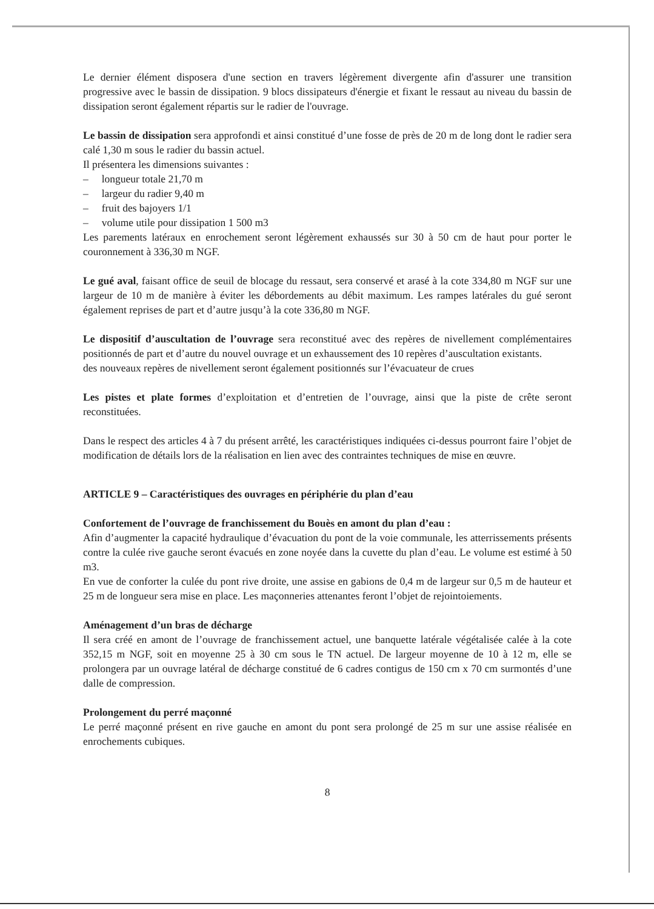Le dernier élément disposera d'une section en travers légèrement divergente afin d'assurer une transition progressive avec le bassin de dissipation. 9 blocs dissipateurs d'énergie et fixant le ressaut au niveau du bassin de dissipation seront également répartis sur le radier de l'ouvrage.
Le bassin de dissipation sera approfondi et ainsi constitué d’une fosse de près de 20 m de long dont le radier sera calé 1,30 m sous le radier du bassin actuel.
Il présentera les dimensions suivantes :
– longueur totale 21,70 m
– largeur du radier 9,40 m
– fruit des bajoyers 1/1
– volume utile pour dissipation 1 500 m3
Les parements latéraux en enrochement seront légèrement exhaussés sur 30 à 50 cm de haut pour porter le couronnement à 336,30 m NGF.
Le gué aval, faisant office de seuil de blocage du ressaut, sera conservé et arasé à la cote 334,80 m NGF sur une largeur de 10 m de manière à éviter les débordements au débit maximum. Les rampes latérales du gué seront également reprises de part et d’autre jusqu’à la cote 336,80 m NGF.
Le dispositif d’auscultation de l’ouvrage sera reconstitué avec des repères de nivellement complémentaires positionnés de part et d’autre du nouvel ouvrage et un exhaussement des 10 repères d’auscultation existants.
des nouveaux repères de nivellement seront également positionnés sur l’évacuateur de crues
Les pistes et plate formes d’exploitation et d’entretien de l’ouvrage, ainsi que la piste de crête seront reconstituées.
Dans le respect des articles 4 à 7 du présent arrêté, les caractéristiques indiquées ci-dessus pourront faire l’objet de modification de détails lors de la réalisation en lien avec des contraintes techniques de mise en œuvre.
ARTICLE 9 – Caractéristiques des ouvrages en périphérie du plan d’eau
Confortement de l’ouvrage de franchissement du Bouès en amont du plan d’eau :
Afin d’augmenter la capacité hydraulique d’évacuation du pont de la voie communale, les atterrissements présents contre la culée rive gauche seront évacués en zone noyée dans la cuvette du plan d’eau. Le volume est estimé à 50 m3.
En vue de conforter la culée du pont rive droite, une assise en gabions de 0,4 m de largeur sur 0,5 m de hauteur et 25 m de longueur sera mise en place. Les maçonneries attenantes feront l’objet de rejointoiements.
Aménagement d’un bras de décharge
Il sera créé en amont de l’ouvrage de franchissement actuel, une banquette latérale végétalisée calée à la cote 352,15 m NGF, soit en moyenne 25 à 30 cm sous le TN actuel. De largeur moyenne de 10 à 12 m, elle se prolongera par un ouvrage latéral de décharge constitué de 6 cadres contigus de 150 cm x 70 cm surmontés d’une dalle de compression.
Prolongement du perré maçonné
Le perré maçonné présent en rive gauche en amont du pont sera prolongé de 25 m sur une assise réalisée en enrochements cubiques.
8